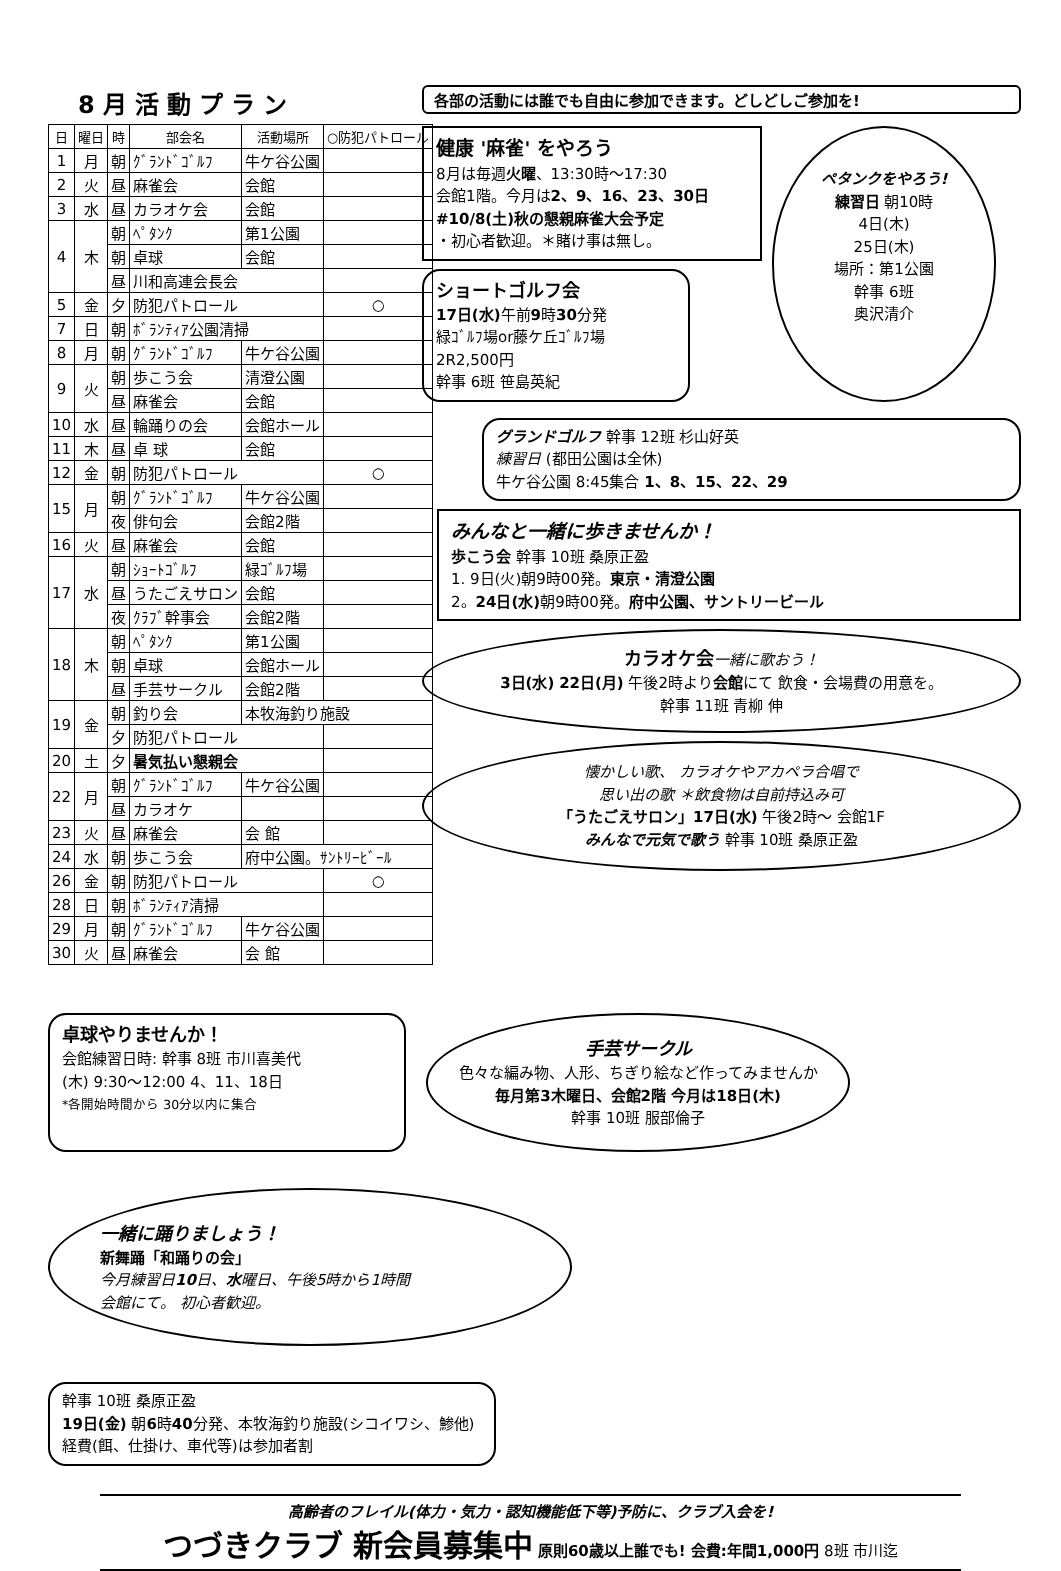8月活動プラン
| 日 | 曜日 | 時 | 部会名 | 活動場所 | ○防犯パトロール |
| --- | --- | --- | --- | --- | --- |
| 1 | 月 | 朝 | ｸﾞﾗﾝﾄﾞｺﾞﾙﾌ | 牛ケ谷公園 | |
| 2 | 火 | 昼 | 麻雀会 | 会館 | |
| 3 | 水 | 昼 | カラオケ会 | 会館 | |
| 4 | 木 | 朝 | ﾍﾟﾀﾝｸ | 第1公園 | |
| | | 朝 | 卓球 | 会館 | |
| | | 昼 | 川和高連会長会 | | |
| 5 | 金 | 夕 | 防犯パトロール | | ○ |
| 7 | 日 | 朝 | ﾎﾞﾗﾝﾃｨｱ公園清掃 | | |
| 8 | 月 | 朝 | ｸﾞﾗﾝﾄﾞｺﾞﾙﾌ | 牛ケ谷公園 | |
| 9 | 火 | 朝 | 歩こう会 | 清澄公園 | |
| | | 昼 | 麻雀会 | 会館 | |
| 10 | 水 | 昼 | 輪踊りの会 | 会館ホール | |
| 11 | 木 | 昼 | 卓 球 | 会館 | |
| 12 | 金 | 朝 | 防犯パトロール | | ○ |
| 15 | 月 | 朝 | ｸﾞﾗﾝﾄﾞｺﾞﾙﾌ | 牛ケ谷公園 | |
| | | 夜 | 俳句会 | 会館2階 | |
| 16 | 火 | 昼 | 麻雀会 | 会館 | |
| 17 | 水 | 朝 | ｼｮｰﾄｺﾞﾙﾌ | 緑ｺﾞﾙﾌ場 | |
| | | 昼 | うたごえサロン | 会館 | |
| | | 夜 | ｸﾗﾌﾞ幹事会 | 会館2階 | |
| 18 | 木 | 朝 | ﾍﾟﾀﾝｸ | 第1公園 | |
| | | 朝 | 卓球 | 会館ホール | |
| | | 昼 | 手芸サークル | 会館2階 | |
| 19 | 金 | 朝 | 釣り会 | 本牧海釣り施設 | |
| | | 夕 | 防犯パトロール | | |
| 20 | 土 | 夕 | 暑気払い懇親会 | | |
| 22 | 月 | 朝 | ｸﾞﾗﾝﾄﾞｺﾞﾙﾌ | 牛ケ谷公園 | |
| | | 昼 | カラオケ | | |
| 23 | 火 | 昼 | 麻雀会 | 会 館 | |
| 24 | 水 | 朝 | 歩こう会 | 府中公園。ｻﾝﾄﾘｰﾋﾞｰﾙ | |
| 26 | 金 | 朝 | 防犯パトロール | | ○ |
| 28 | 日 | 朝 | ﾎﾞﾗﾝﾃｨｱ清掃 | | |
| 29 | 月 | 朝 | ｸﾞﾗﾝﾄﾞｺﾞﾙﾌ | 牛ケ谷公園 | |
| 30 | 火 | 昼 | 麻雀会 | 会 館 | |
各部の活動には誰でも自由に参加できます。どしどしご参加を!
健康 '麻雀' をやろう
8月は毎週火曜、13:30時～17:30
会館1階。今月は2、9、16、23、30日
#10/8(土)秋の懇親麻雀大会予定
・初心者歓迎。＊賭け事は無し。
ショートゴルフ会
17日(水) 午前9時30分発
緑ｺﾞﾙﾌ場or藤ケ丘ｺﾞﾙﾌ場
2R2,500円
幹事 6班 笹島英紀
ペタンクをやろう!
練習日 朝10時
4日(木)
25日(木)
場所：第1公園
幹事 6班
奥沢清介
グランドゴルフ 幹事 12班 杉山好英
練習日 (都田公園は全休)
牛ケ谷公園 8:45集合 1、8、15、22、29
みんなと一緒に歩きませんか！
歩こう会 幹事 10班 桑原正盈
1. 9日(火)朝9時00発。東京・清澄公園
2。24日(水) 朝9時00発。府中公園、サントリービール
カラオケ会 一緒に歌おう！
3日(水) 22日(月) 午後2時より会館にて 飲食・会場費の用意を。
幹事 11班 青柳 伸
懐かしい歌、 カラオケやアカペラ合唱で
思い出の歌 ＊飲食物は自前持込み可
「うたごえサロン」17日(水) 午後2時～ 会館1F
みんなで元気で歌う 幹事 10班 桑原正盈
卓球やりませんか！
会館練習日時: 幹事 8班 市川喜美代
(木) 9:30～12:00 4、11、18日
*各開始時間から 30分以内に集合
手芸サークル
色々な編み物、人形、ちぎり絵など作ってみませんか
毎月第3木曜日、会館2階 今月は18日(木)
幹事 10班 服部倫子
一緒に踊りましょう！
新舞踊「和踊りの会」
今月練習日10日、水曜日、午後5時から1時間
会館にて。 初心者歓迎。
幹事 10班 桑原正盈
19日(金) 朝6時40分発、本牧海釣り施設(シコイワシ、鯵他)
経費(餌、仕掛け、車代等)は参加者割
高齢者のフレイル(体力・気力・認知機能低下等)予防に、クラブ入会を!
つづきクラブ 新会員募集中 原則60歳以上誰でも! 会費:年間1,000円 8班 市川迄